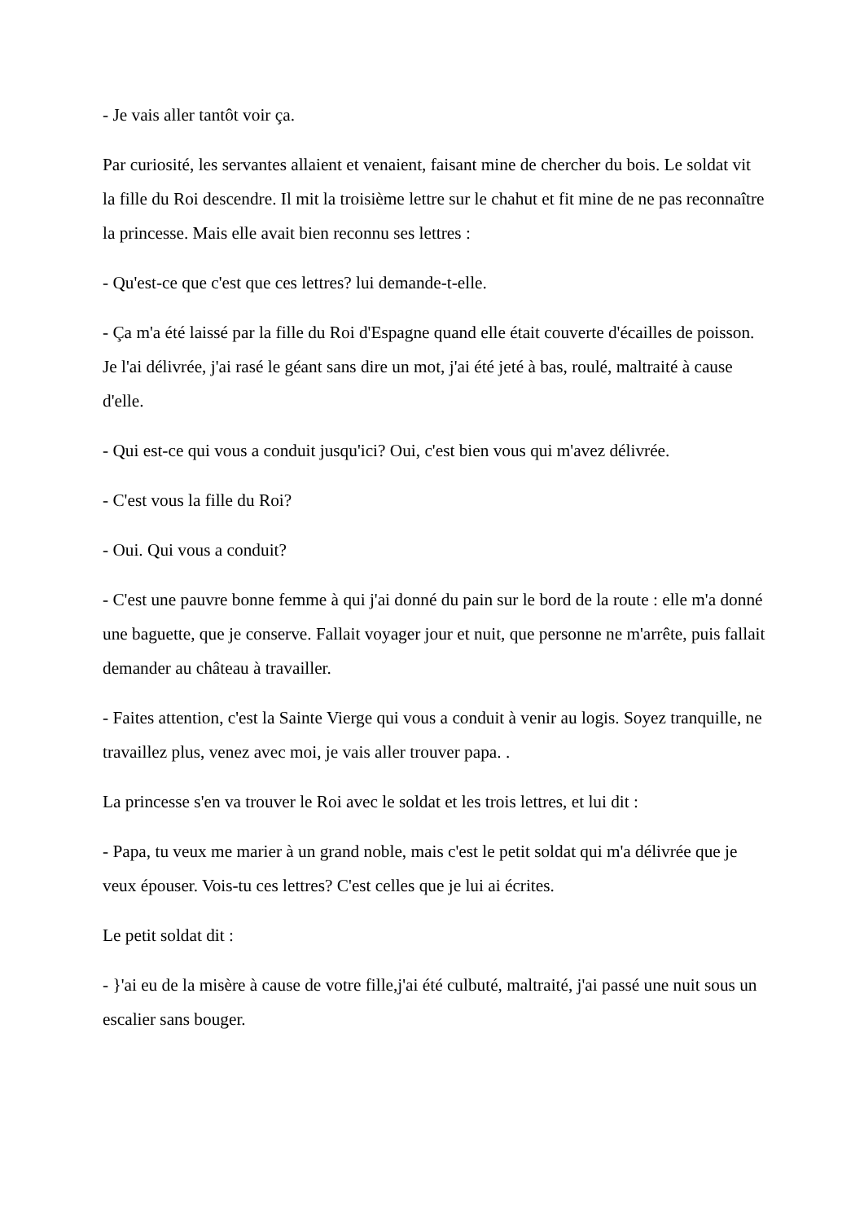- Je vais aller tantôt voir ça.
Par curiosité, les servantes allaient et venaient, faisant mine de chercher du bois. Le soldat vit la fille du Roi descendre. Il mit la troisième lettre sur le chahut et fit mine de ne pas reconnaître la princesse. Mais elle avait bien reconnu ses lettres :
- Qu'est-ce que c'est que ces lettres? lui demande-t-elle.
- Ça m'a été laissé par la fille du Roi d'Espagne quand elle était couverte d'écailles de poisson. Je l'ai délivrée, j'ai rasé le géant sans dire un mot, j'ai été jeté à bas, roulé, maltraité à cause d'elle.
- Qui est-ce qui vous a conduit jusqu'ici? Oui, c'est bien vous qui m'avez délivrée.
- C'est vous la fille du Roi?
- Oui. Qui vous a conduit?
- C'est une pauvre bonne femme à qui j'ai donné du pain sur le bord de la route : elle m'a donné une baguette, que je conserve. Fallait voyager jour et nuit, que personne ne m'arrête, puis fallait demander au château à travailler.
- Faites attention, c'est la Sainte Vierge qui vous a conduit à venir au logis. Soyez tranquille, ne travaillez plus, venez avec moi, je vais aller trouver papa. .
La princesse s'en va trouver le Roi avec le soldat et les trois lettres, et lui dit :
- Papa, tu veux me marier à un grand noble, mais c'est le petit soldat qui m'a délivrée que je veux épouser. Vois-tu ces lettres? C'est celles que je lui ai écrites.
Le petit soldat dit :
- }'ai eu de la misère à cause de votre fille,j'ai été culbuté, maltraité, j'ai passé une nuit sous un escalier sans bouger.